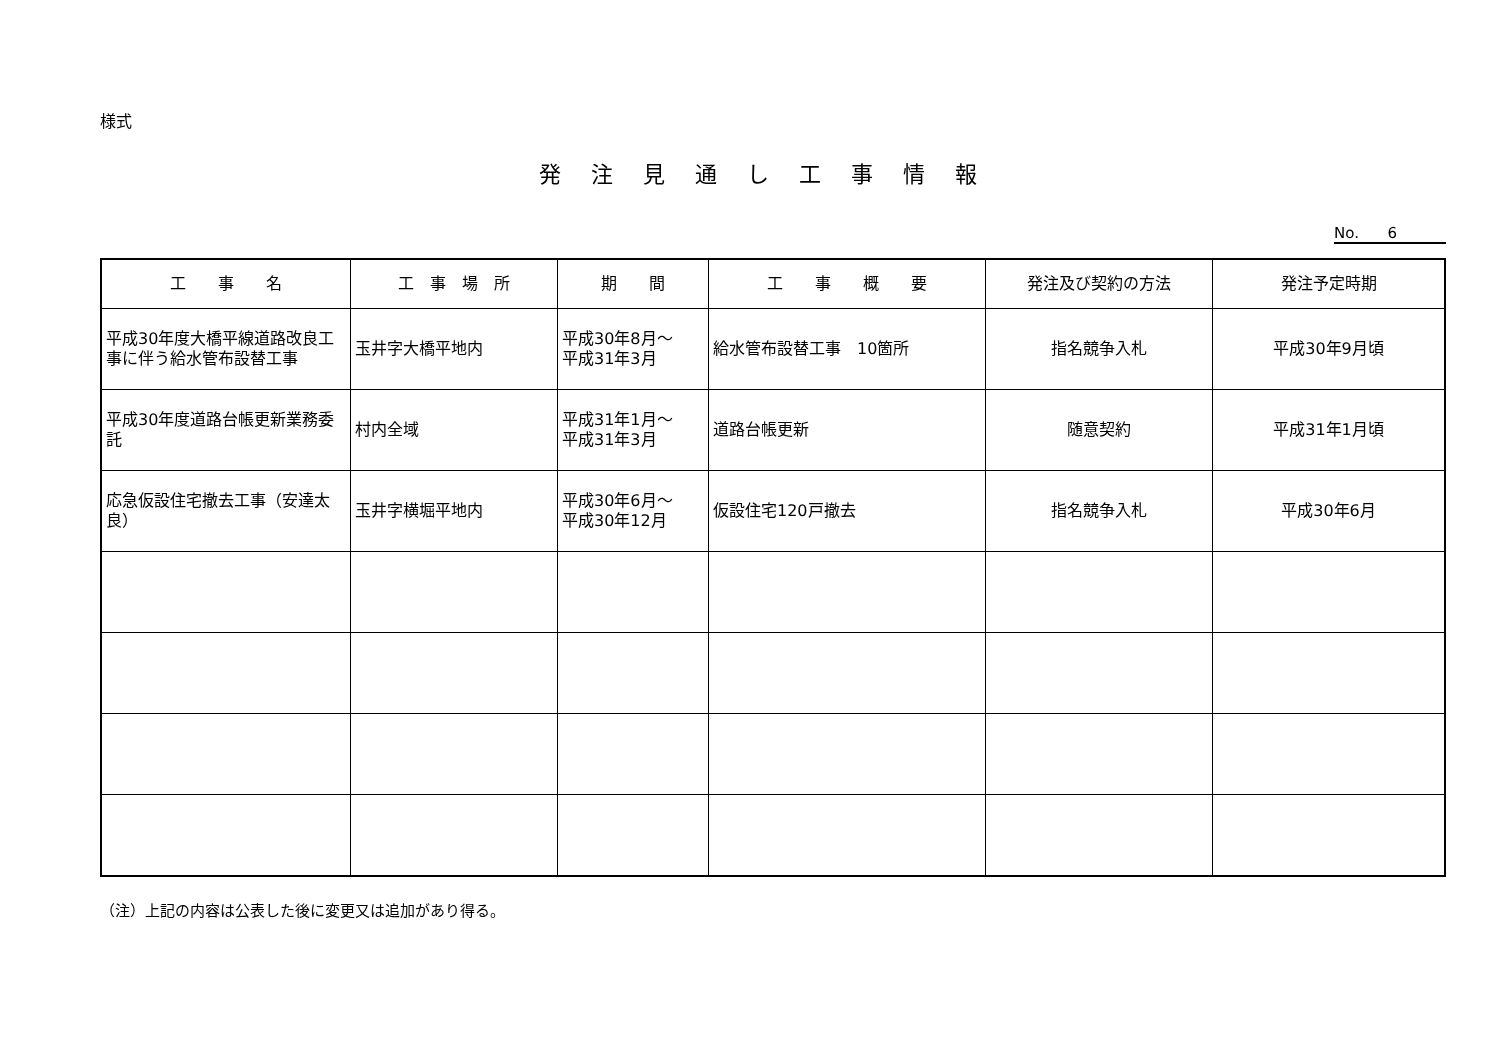様式
発注見通し工事情報
No. 6
| 工 事 名 | 工 事 場 所 | 期 間 | 工 事 概 要 | 発注及び契約の方法 | 発注予定時期 |
| --- | --- | --- | --- | --- | --- |
| 平成30年度大橋平線道路改良工事に伴う給水管布設替工事 | 玉井字大橋平地内 | 平成30年8月～ 平成31年3月 | 給水管布設替工事 10箇所 | 指名競争入札 | 平成30年9月頃 |
| 平成30年度道路台帳更新業務委託 | 村内全域 | 平成31年1月～ 平成31年3月 | 道路台帳更新 | 随意契約 | 平成31年1月頃 |
| 応急仮設住宅撤去工事（安達太良） | 玉井字横堀平地内 | 平成30年6月～ 平成30年12月 | 仮設住宅120戸撤去 | 指名競争入札 | 平成30年6月 |
（注）上記の内容は公表した後に変更又は追加があり得る。